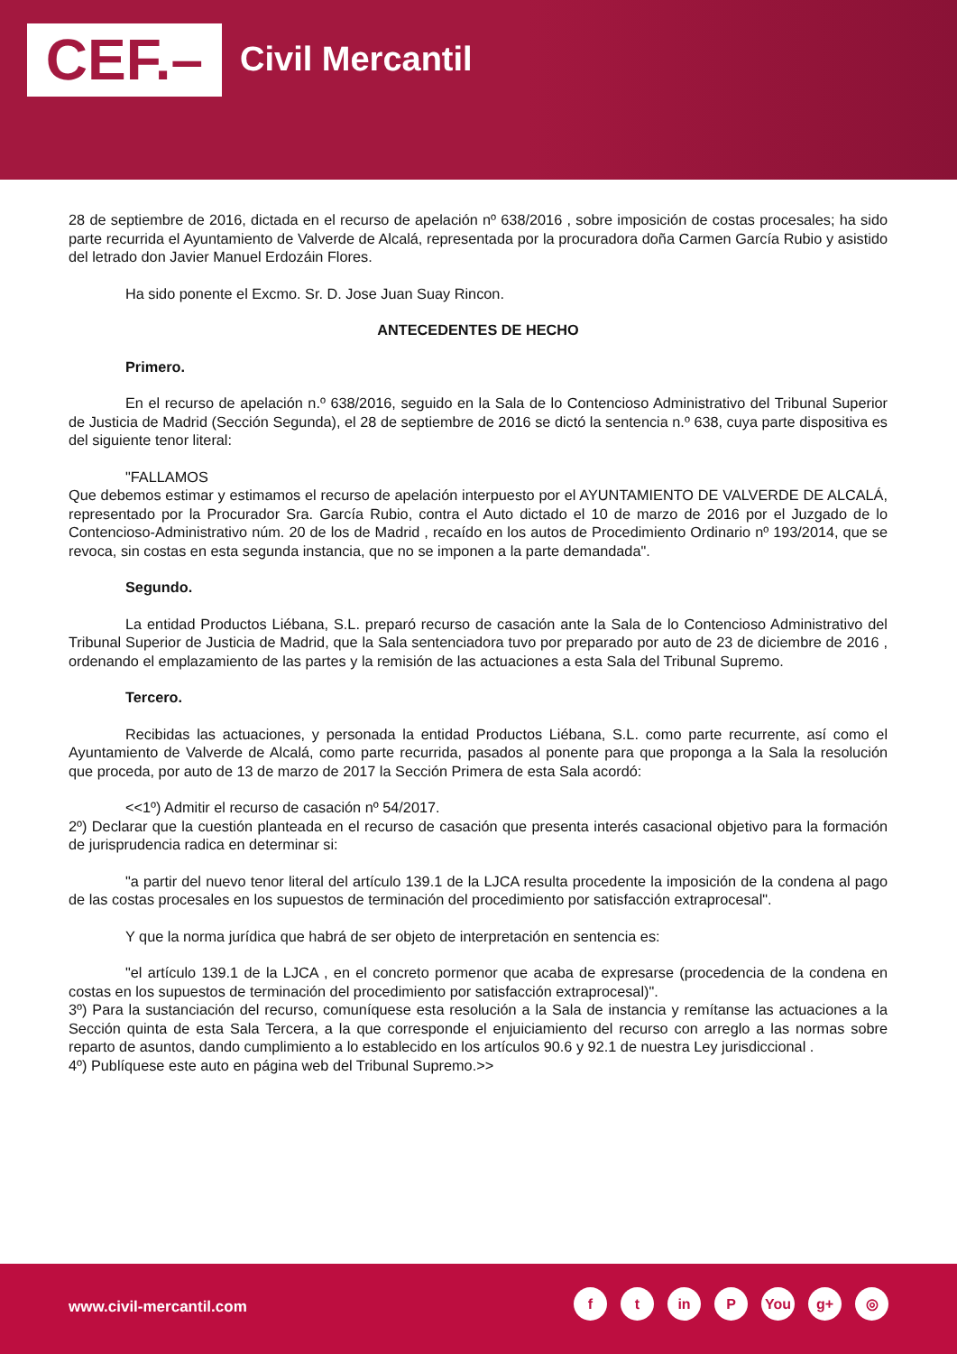CEF.– Civil Mercantil
28 de septiembre de 2016, dictada en el recurso de apelación nº 638/2016 , sobre imposición de costas procesales; ha sido parte recurrida el Ayuntamiento de Valverde de Alcalá, representada por la procuradora doña Carmen García Rubio y asistido del letrado don Javier Manuel Erdozáin Flores.
Ha sido ponente el Excmo. Sr. D. Jose Juan Suay Rincon.
ANTECEDENTES DE HECHO
Primero.
En el recurso de apelación n.º 638/2016, seguido en la Sala de lo Contencioso Administrativo del Tribunal Superior de Justicia de Madrid (Sección Segunda), el 28 de septiembre de 2016 se dictó la sentencia n.º 638, cuya parte dispositiva es del siguiente tenor literal:
"FALLAMOS
Que debemos estimar y estimamos el recurso de apelación interpuesto por el AYUNTAMIENTO DE VALVERDE DE ALCALÁ, representado por la Procurador Sra. García Rubio, contra el Auto dictado el 10 de marzo de 2016 por el Juzgado de lo Contencioso-Administrativo núm. 20 de los de Madrid , recaído en los autos de Procedimiento Ordinario nº 193/2014, que se revoca, sin costas en esta segunda instancia, que no se imponen a la parte demandada".
Segundo.
La entidad Productos Liébana, S.L. preparó recurso de casación ante la Sala de lo Contencioso Administrativo del Tribunal Superior de Justicia de Madrid, que la Sala sentenciadora tuvo por preparado por auto de 23 de diciembre de 2016 , ordenando el emplazamiento de las partes y la remisión de las actuaciones a esta Sala del Tribunal Supremo.
Tercero.
Recibidas las actuaciones, y personada la entidad Productos Liébana, S.L. como parte recurrente, así como el Ayuntamiento de Valverde de Alcalá, como parte recurrida, pasados al ponente para que proponga a la Sala la resolución que proceda, por auto de 13 de marzo de 2017 la Sección Primera de esta Sala acordó:
<<1º) Admitir el recurso de casación nº 54/2017.
2º) Declarar que la cuestión planteada en el recurso de casación que presenta interés casacional objetivo para la formación de jurisprudencia radica en determinar si:
"a partir del nuevo tenor literal del artículo 139.1 de la LJCA resulta procedente la imposición de la condena al pago de las costas procesales en los supuestos de terminación del procedimiento por satisfacción extraprocesal".
Y que la norma jurídica que habrá de ser objeto de interpretación en sentencia es:
"el artículo 139.1 de la LJCA , en el concreto pormenor que acaba de expresarse (procedencia de la condena en costas en los supuestos de terminación del procedimiento por satisfacción extraprocesal)".
3º) Para la sustanciación del recurso, comuníquese esta resolución a la Sala de instancia y remítanse las actuaciones a la Sección quinta de esta Sala Tercera, a la que corresponde el enjuiciamiento del recurso con arreglo a las normas sobre reparto de asuntos, dando cumplimiento a lo establecido en los artículos 90.6 y 92.1 de nuestra Ley jurisdiccional .
4º) Publíquese este auto en página web del Tribunal Supremo.>>
www.civil-mercantil.com
ft in P You g+ ◎